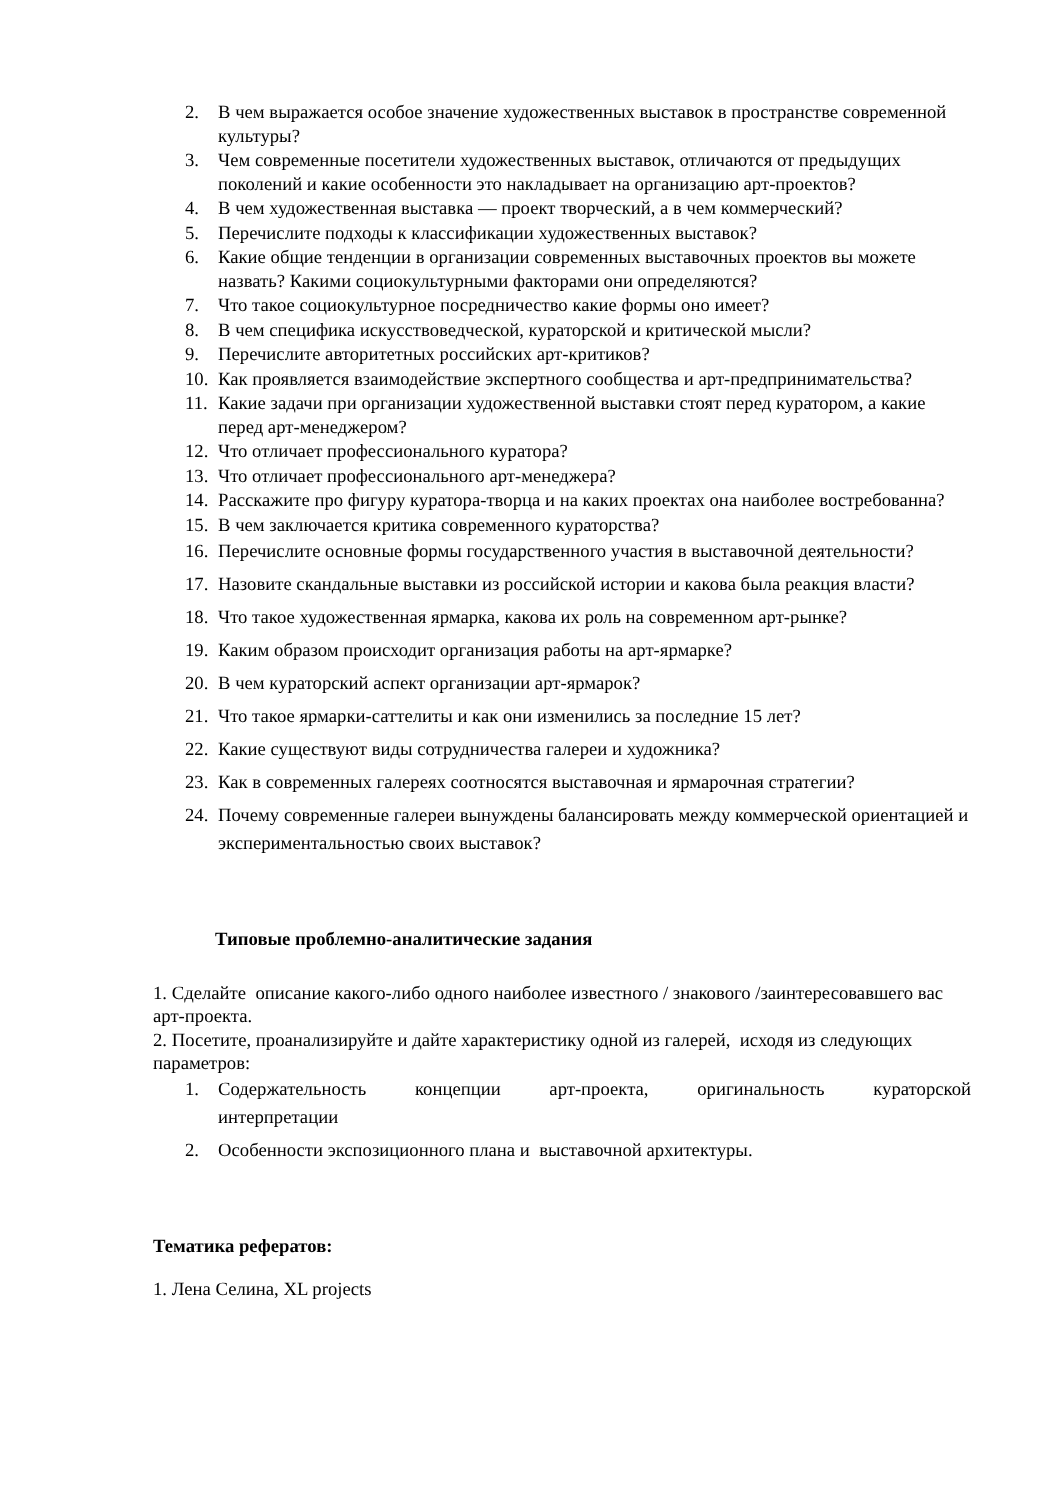2. В чем выражается особое значение художественных выставок в пространстве современной культуры?
3. Чем современные посетители художественных выставок, отличаются от предыдущих поколений и какие особенности это накладывает на организацию арт-проектов?
4. В чем художественная выставка — проект творческий, а в чем коммерческий?
5. Перечислите подходы к классификации художественных выставок?
6. Какие общие тенденции в организации современных выставочных проектов вы можете назвать? Какими социокультурными факторами они определяются?
7. Что такое социокультурное посредничество какие формы оно имеет?
8. В чем специфика искусствоведческой, кураторской и критической мысли?
9. Перечислите авторитетных российских арт-критиков?
10. Как проявляется взаимодействие экспертного сообщества и арт-предпринимательства?
11. Какие задачи при организации художественной выставки стоят перед куратором, а какие перед арт-менеджером?
12. Что отличает профессионального куратора?
13. Что отличает профессионального арт-менеджера?
14. Расскажите про фигуру куратора-творца и на каких проектах она наиболее востребованна?
15. В чем заключается критика современного кураторства?
16. Перечислите основные формы государственного участия в выставочной деятельности?
17. Назовите скандальные выставки из российской истории и какова была реакция власти?
18. Что такое художественная ярмарка, какова их роль на современном арт-рынке?
19. Каким образом происходит организация работы на арт-ярмарке?
20. В чем кураторский аспект организации арт-ярмарок?
21. Что такое ярмарки-саттелиты и как они изменились за последние 15 лет?
22. Какие существуют виды сотрудничества галереи и художника?
23. Как в современных галереях соотносятся выставочная и ярмарочная стратегии?
24. Почему современные галереи вынуждены балансировать между коммерческой ориентацией и экспериментальностью своих выставок?
Типовые проблемно-аналитические задания
1. Сделайте описание какого-либо одного наиболее известного / знакового /заинтересовавшего вас арт-проекта.
2. Посетите, проанализируйте и дайте характеристику одной из галерей, исходя из следующих параметров:
1. Содержательность концепции арт-проекта, оригинальность кураторской
интерпретации
2. Особенности экспозиционного плана и выставочной архитектуры.
Тематика рефератов:
1. Лена Селина, XL projects